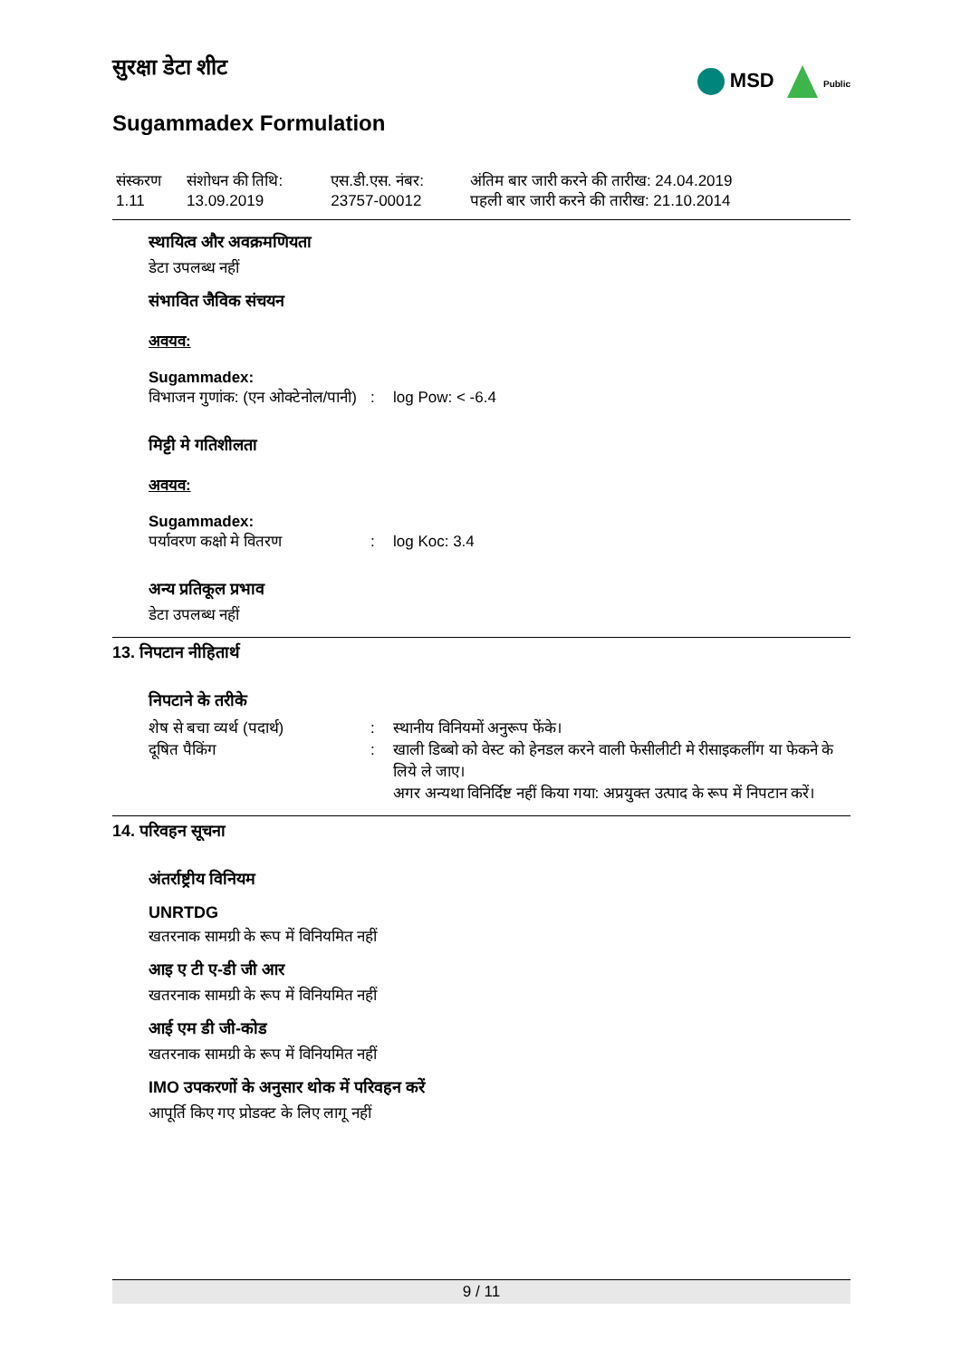MSD Public
सुरक्षा डेटा शीट
Sugammadex Formulation
| संस्करण 1.11 | संशोधन की तिथि: 13.09.2019 | एस.डी.एस. नंबर: 23757-00012 | अंतिम बार जारी करने की तारीख: 24.04.2019 पहली बार जारी करने की तारीख: 21.10.2014 |
स्थायित्व और अवक्रमणियता
डेटा उपलब्ध नहीं
संभावित जैविक संचयन
अवयव:
Sugammadex:
| विभाजन गुणांक: (एन ओक्टेनोल/पानी) | : | log Pow: < -6.4 |
मिट्टी मे गतिशीलता
अवयव:
Sugammadex:
| पर्यावरण कक्षो मे वितरण | : | log Koc: 3.4 |
अन्य प्रतिकूल प्रभाव
डेटा उपलब्ध नहीं
13. निपटान नीहितार्थ
निपटाने के तरीके
| शेष से बचा व्यर्थ (पदार्थ) | : | स्थानीय विनियमों अनुरूप फेंके। |
| दूषित पैकिंग | : | खाली डिब्बो को वेस्ट को हेनडल करने वाली फेसीलीटी मे रीसाइकलींग या फेकने के लिये ले जाए। अगर अन्यथा विनिर्दिष्ट नहीं किया गया: अप्रयुक्त उत्पाद के रूप में निपटान करें। |
14. परिवहन सूचना
अंतर्राष्ट्रीय विनियम
UNRTDG
खतरनाक सामग्री के रूप में विनियमित नहीं
आइ ए टी ए-डी जी आर
खतरनाक सामग्री के रूप में विनियमित नहीं
आई एम डी जी-कोड
खतरनाक सामग्री के रूप में विनियमित नहीं
IMO उपकरणों के अनुसार थोक में परिवहन करें
आपूर्ति किए गए प्रोडक्ट के लिए लागू नहीं
9 / 11